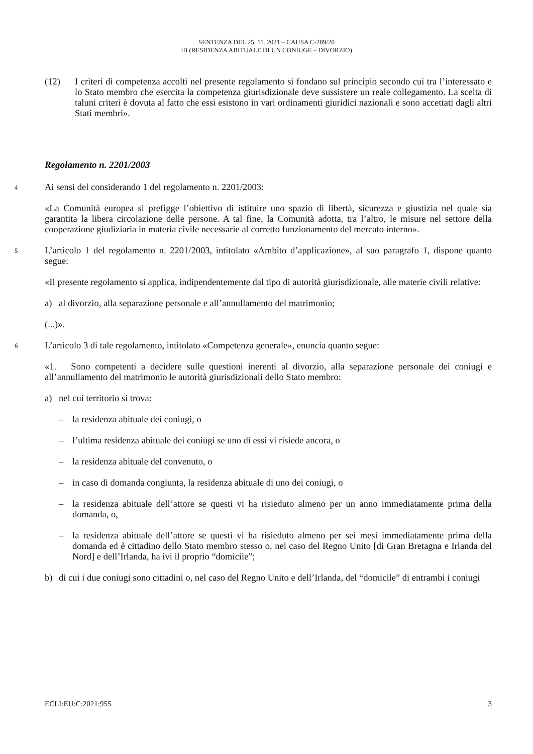SENTENZA DEL 25. 11. 2021 – CAUSA C-289/20
IB (RESIDENZA ABITUALE DI UN CONIUGE – DIVORZIO)
(12) I criteri di competenza accolti nel presente regolamento si fondano sul principio secondo cui tra l’interessato e lo Stato membro che esercita la competenza giurisdizionale deve sussistere un reale collegamento. La scelta di taluni criteri è dovuta al fatto che essi esistono in vari ordinamenti giuridici nazionali e sono accettati dagli altri Stati membri».
Regolamento n. 2201/2003
4
Ai sensi del considerando 1 del regolamento n. 2201/2003:
«La Comunità europea si prefigge l’obiettivo di istituire uno spazio di libertà, sicurezza e giustizia nel quale sia garantita la libera circolazione delle persone. A tal fine, la Comunità adotta, tra l’altro, le misure nel settore della cooperazione giudiziaria in materia civile necessarie al corretto funzionamento del mercato interno».
5
L’articolo 1 del regolamento n. 2201/2003, intitolato «Ambito d’applicazione», al suo paragrafo 1, dispone quanto segue:
«Il presente regolamento si applica, indipendentemente dal tipo di autorità giurisdizionale, alle materie civili relative:
a) al divorzio, alla separazione personale e all’annullamento del matrimonio;
(...)».
6
L’articolo 3 di tale regolamento, intitolato «Competenza generale», enuncia quanto segue:
«1. Sono competenti a decidere sulle questioni inerenti al divorzio, alla separazione personale dei coniugi e all’annullamento del matrimonio le autorità giurisdizionali dello Stato membro:
a) nel cui territorio si trova:
– la residenza abituale dei coniugi, o
– l’ultima residenza abituale dei coniugi se uno di essi vi risiede ancora, o
– la residenza abituale del convenuto, o
– in caso di domanda congiunta, la residenza abituale di uno dei coniugi, o
– la residenza abituale dell’attore se questi vi ha risieduto almeno per un anno immediatamente prima della domanda, o,
– la residenza abituale dell’attore se questi vi ha risieduto almeno per sei mesi immediatamente prima della domanda ed è cittadino dello Stato membro stesso o, nel caso del Regno Unito [di Gran Bretagna e Irlanda del Nord] e dell’Irlanda, ha ivi il proprio “domicile”;
b) di cui i due coniugi sono cittadini o, nel caso del Regno Unito e dell’Irlanda, del “domicile” di entrambi i coniugi
ECLI:EU:C:2021:955 3